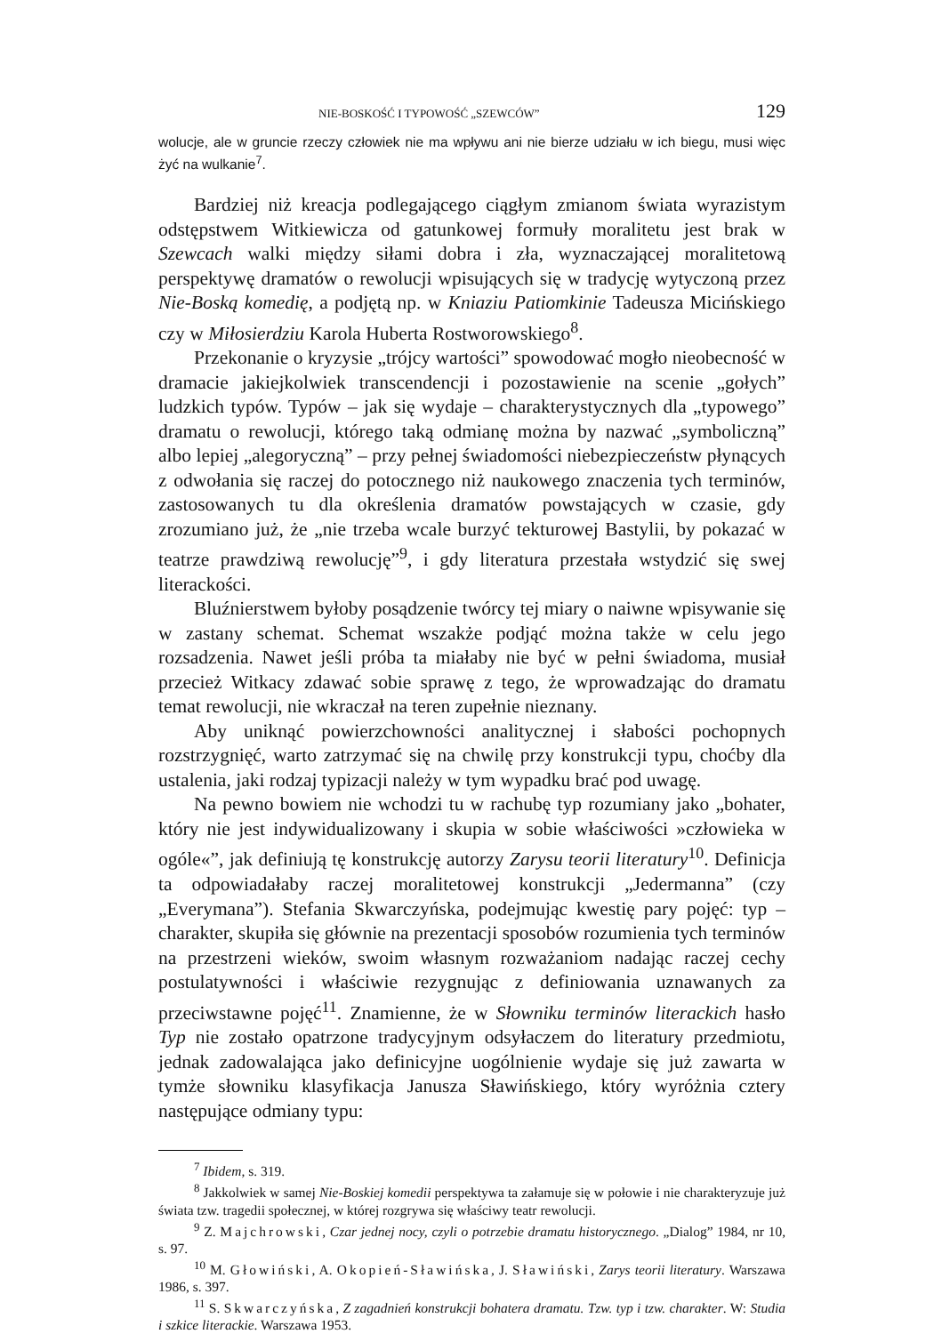NIE-BOSKOŚĆ I TYPOWOŚĆ „SZEWCÓW” 129
wolucje, ale w gruncie rzeczy człowiek nie ma wpływu ani nie bierze udziału w ich biegu, musi więc żyć na wulkanie<sup>7</sup>.
Bardziej niż kreacja podlegającego ciągłym zmianom świata wyrazistym odstępstwem Witkiewicza od gatunkowej formuły moralitetu jest brak w Szewcach walki między siłami dobra i zła, wyznaczającej moralitetową perspektywę dramatów o rewolucji wpisujących się w tradycję wytyczoną przez Nie-Boską komedię, a podjętą np. w Kniaziu Patiomkinie Tadeusza Micińskiego czy w Miłosierdziu Karola Huberta Rostworowskiego<sup>8</sup>.
Przekonanie o kryzysie „trójcy wartości” spowodować mogło nieobecność w dramacie jakiejkolwiek transcendencji i pozostawienie na scenie „gołych” ludzkich typów. Typów – jak się wydaje – charakterystycznych dla „typowego” dramatu o rewolucji, którego taką odmianę można by nazwać „symboliczną” albo lepiej „alegoryczną” – przy pełnej świadomości niebezpieczeństw płynących z odwołania się raczej do potocznego niż naukowego znaczenia tych terminów, zastosowanych tu dla określenia dramatów powstających w czasie, gdy zrozumiano już, że „nie trzeba wcale burzyć tekturowej Bastylii, by pokazać w teatrze prawdziwą rewolucję”<sup>9</sup>, i gdy literatura przestała wstydzić się swej literackości.
Bluźnierstwem byłoby posądzenie twórcy tej miary o naiwne wpisywanie się w zastany schemat. Schemat wszakże podjąć można także w celu jego rozsadzenia. Nawet jeśli próba ta miałaby nie być w pełni świadoma, musiał przecież Witkacy zdawać sobie sprawę z tego, że wprowadzając do dramatu temat rewolucji, nie wkraczał na teren zupełnie nieznany.
Aby uniknąć powierzchowności analitycznej i słabości pochopnych rozstrzygnięć, warto zatrzymać się na chwilę przy konstrukcji typu, choćby dla ustalenia, jaki rodzaj typizacji należy w tym wypadku brać pod uwagę.
Na pewno bowiem nie wchodzi tu w rachubę typ rozumiany jako „bohater, który nie jest indywidualizowany i skupia w sobie właściwości »człowieka w ogóle«”, jak definiują tę konstrukcję autorzy Zarysu teorii literatury<sup>10</sup>. Definicja ta odpowiadałaby raczej moralitetowej konstrukcji „Jedermanna” (czy „Everymana”). Stefania Skwarczyńska, podejmując kwestię pary pojęć: typ – charakter, skupiła się głównie na prezentacji sposobów rozumienia tych terminów na przestrzeni wieków, swoim własnym rozważaniom nadając raczej cechy postulatywności i właściwie rezygnując z definiowania uznawanych za przeciwstawne pojęć<sup>11</sup>. Znamienne, że w Słowniku terminów literackich hasło Typ nie zostało opatrzone tradycyjnym odsyłaczem do literatury przedmiotu, jednak zadowalająca jako definicyjne uogólnienie wydaje się już zawarta w tymże słowniku klasyfikacja Janusza Sławińskiego, który wyróżnia cztery następujące odmiany typu:
<sup>7</sup> Ibidem, s. 319.
<sup>8</sup> Jakkolwiek w samej Nie-Boskiej komedii perspektywa ta załamuje się w połowie i nie charakteryzuje już świata tzw. tragedii społecznej, w której rozgrywa się właściwy teatr rewolucji.
<sup>9</sup> Z. Majchrowski, Czar jednej nocy, czyli o potrzebie dramatu historycznego. „Dialog” 1984, nr 10, s. 97.
<sup>10</sup> M. Głowiński, A. Okopień-Sławińska, J. Sławiński, Zarys teorii literatury. Warszawa 1986, s. 397.
<sup>11</sup> S. Skwarczyńska, Z zagadnień konstrukcji bohatera dramatu. Tzw. typ i tzw. charakter. W: Studia i szkice literackie. Warszawa 1953.